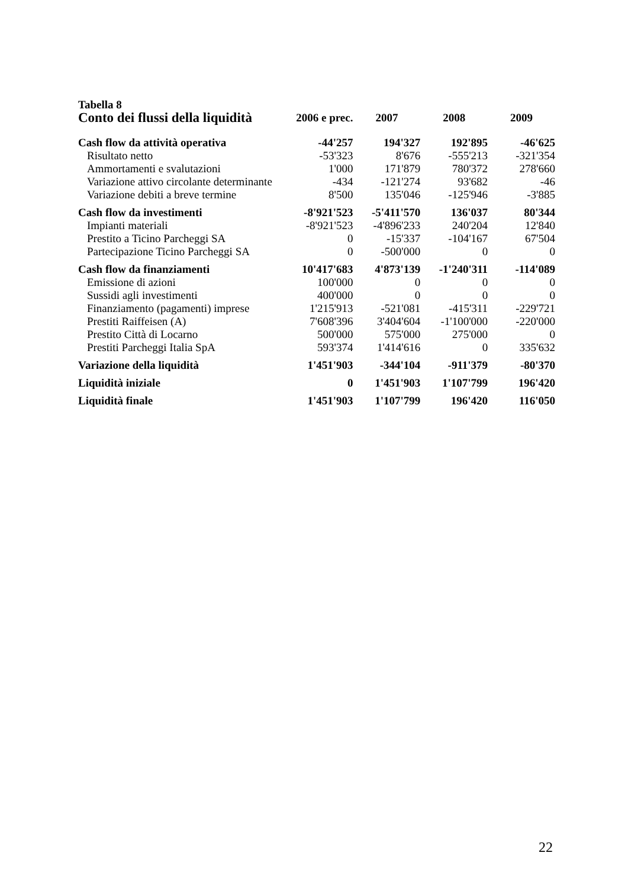Tabella 8
| Conto dei flussi della liquidità | 2006 e prec. | 2007 | 2008 | 2009 |
| --- | --- | --- | --- | --- |
| Cash flow da attività operativa | -44'257 | 194'327 | 192'895 | -46'625 |
| Risultato netto | -53'323 | 8'676 | -555'213 | -321'354 |
| Ammortamenti e svalutazioni | 1'000 | 171'879 | 780'372 | 278'660 |
| Variazione attivo circolante determinante | -434 | -121'274 | 93'682 | -46 |
| Variazione debiti a breve termine | 8'500 | 135'046 | -125'946 | -3'885 |
| Cash flow da investimenti | -8'921'523 | -5'411'570 | 136'037 | 80'344 |
| Impianti materiali | -8'921'523 | -4'896'233 | 240'204 | 12'840 |
| Prestito a Ticino Parcheggi SA | 0 | -15'337 | -104'167 | 67'504 |
| Partecipazione Ticino Parcheggi SA | 0 | -500'000 | 0 | 0 |
| Cash flow da finanziamenti | 10'417'683 | 4'873'139 | -1'240'311 | -114'089 |
| Emissione di azioni | 100'000 | 0 | 0 | 0 |
| Sussidi agli investimenti | 400'000 | 0 | 0 | 0 |
| Finanziamento (pagamenti) imprese | 1'215'913 | -521'081 | -415'311 | -229'721 |
| Prestiti Raiffeisen (A) | 7'608'396 | 3'404'604 | -1'100'000 | -220'000 |
| Prestito Città di Locarno | 500'000 | 575'000 | 275'000 | 0 |
| Prestiti Parcheggi Italia SpA | 593'374 | 1'414'616 | 0 | 335'632 |
| Variazione della liquidità | 1'451'903 | -344'104 | -911'379 | -80'370 |
| Liquidità iniziale | 0 | 1'451'903 | 1'107'799 | 196'420 |
| Liquidità finale | 1'451'903 | 1'107'799 | 196'420 | 116'050 |
22